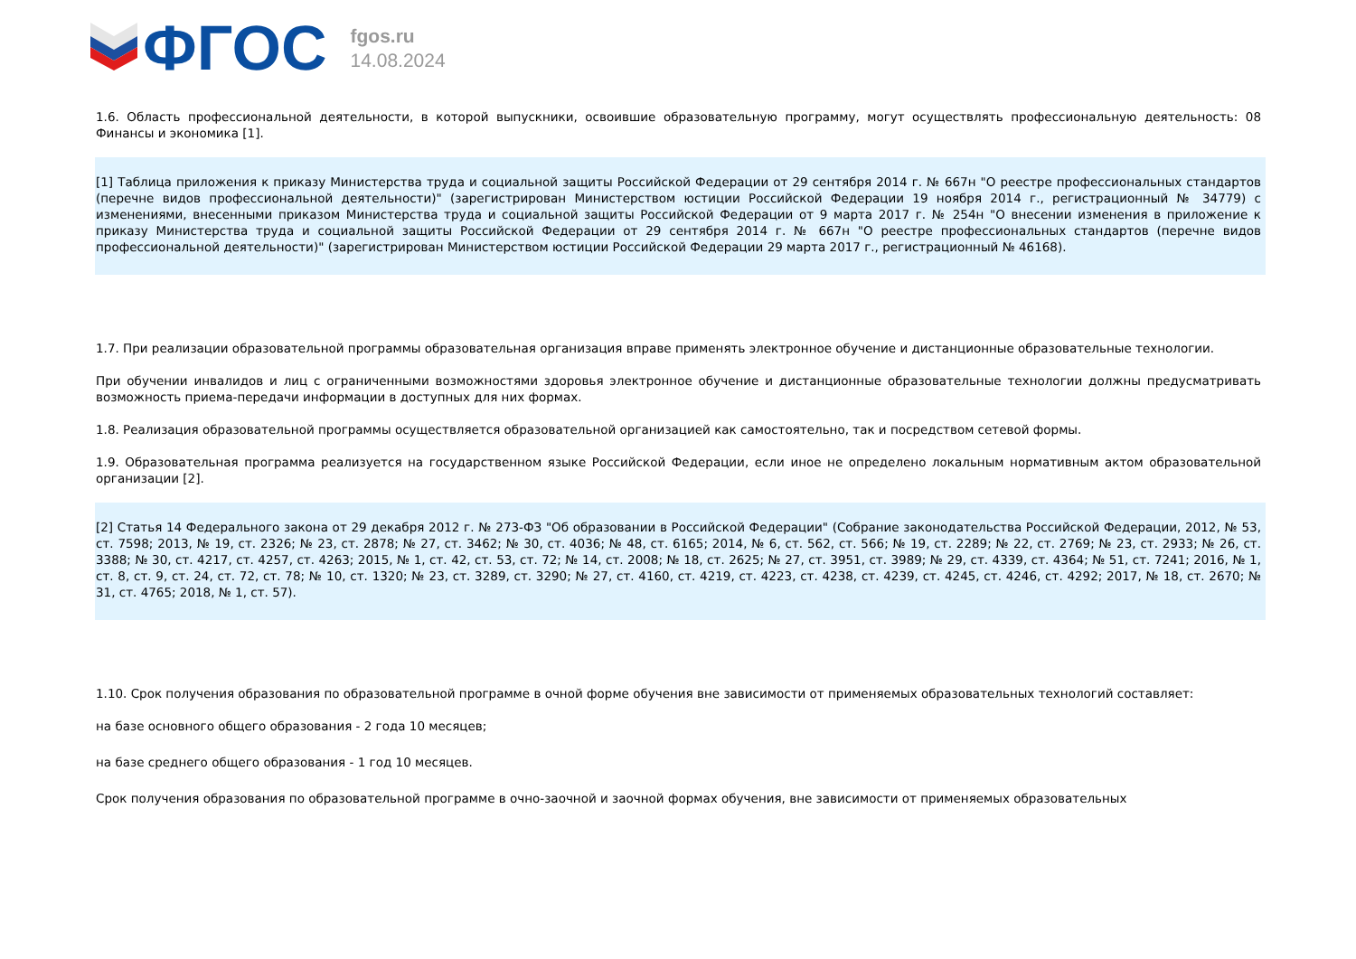ФГОС
fgos.ru
14.08.2024
1.6. Область профессиональной деятельности, в которой выпускники, освоившие образовательную программу, могут осуществлять профессиональную деятельность: 08 Финансы и экономика [1].
[1] Таблица приложения к приказу Министерства труда и социальной защиты Российской Федерации от 29 сентября 2014 г. № 667н "О реестре профессиональных стандартов (перечне видов профессиональной деятельности)" (зарегистрирован Министерством юстиции Российской Федерации 19 ноября 2014 г., регистрационный № 34779) с изменениями, внесенными приказом Министерства труда и социальной защиты Российской Федерации от 9 марта 2017 г. № 254н "О внесении изменения в приложение к приказу Министерства труда и социальной защиты Российской Федерации от 29 сентября 2014 г. № 667н "О реестре профессиональных стандартов (перечне видов профессиональной деятельности)" (зарегистрирован Министерством юстиции Российской Федерации 29 марта 2017 г., регистрационный № 46168).
1.7. При реализации образовательной программы образовательная организация вправе применять электронное обучение и дистанционные образовательные технологии.
При обучении инвалидов и лиц с ограниченными возможностями здоровья электронное обучение и дистанционные образовательные технологии должны предусматривать возможность приема-передачи информации в доступных для них формах.
1.8. Реализация образовательной программы осуществляется образовательной организацией как самостоятельно, так и посредством сетевой формы.
1.9. Образовательная программа реализуется на государственном языке Российской Федерации, если иное не определено локальным нормативным актом образовательной организации [2].
[2] Статья 14 Федерального закона от 29 декабря 2012 г. № 273-ФЗ "Об образовании в Российской Федерации" (Собрание законодательства Российской Федерации, 2012, № 53, ст. 7598; 2013, № 19, ст. 2326; № 23, ст. 2878; № 27, ст. 3462; № 30, ст. 4036; № 48, ст. 6165; 2014, № 6, ст. 562, ст. 566; № 19, ст. 2289; № 22, ст. 2769; № 23, ст. 2933; № 26, ст. 3388; № 30, ст. 4217, ст. 4257, ст. 4263; 2015, № 1, ст. 42, ст. 53, ст. 72; № 14, ст. 2008; № 18, ст. 2625; № 27, ст. 3951, ст. 3989; № 29, ст. 4339, ст. 4364; № 51, ст. 7241; 2016, № 1, ст. 8, ст. 9, ст. 24, ст. 72, ст. 78; № 10, ст. 1320; № 23, ст. 3289, ст. 3290; № 27, ст. 4160, ст. 4219, ст. 4223, ст. 4238, ст. 4239, ст. 4245, ст. 4246, ст. 4292; 2017, № 18, ст. 2670; № 31, ст. 4765; 2018, № 1, ст. 57).
1.10. Срок получения образования по образовательной программе в очной форме обучения вне зависимости от применяемых образовательных технологий составляет:
на базе основного общего образования - 2 года 10 месяцев;
на базе среднего общего образования - 1 год 10 месяцев.
Срок получения образования по образовательной программе в очно-заочной и заочной формах обучения, вне зависимости от применяемых образовательных